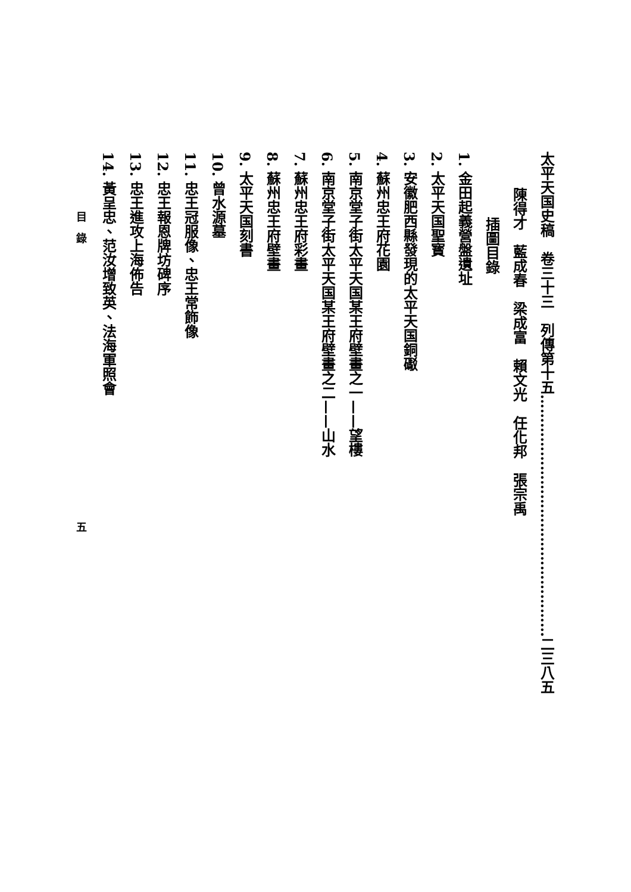太平天国史稿　卷三十三　列傳第十五……………………………………………二三八五
陳得才　藍成春　梁成富　賴文光　任化邦　張宗禹
插圖目錄
1. 金田起義營盤遺址
2. 太平天国聖寳
3. 安徽肥西縣發現的太平天国銅礟
4. 蘇州忠王府花園
5. 南京堂子街太平天国某王府壁畫之一——望樓
6. 南京堂子街太平天国某王府壁畫之二——山水
7. 蘇州忠王府彩畫
8. 蘇州忠王府壁畫
9. 太平天国刻書
10. 曾水源墓
11. 忠王冠服像、忠王常飾像
12. 忠王報恩牌坊碑序
13. 忠王進攻上海佈告
14. 黃呈忠、范汝增致英、法海軍照會
目　錄　　　　　　　　　　　　　　　　　　　　　　　　　　五